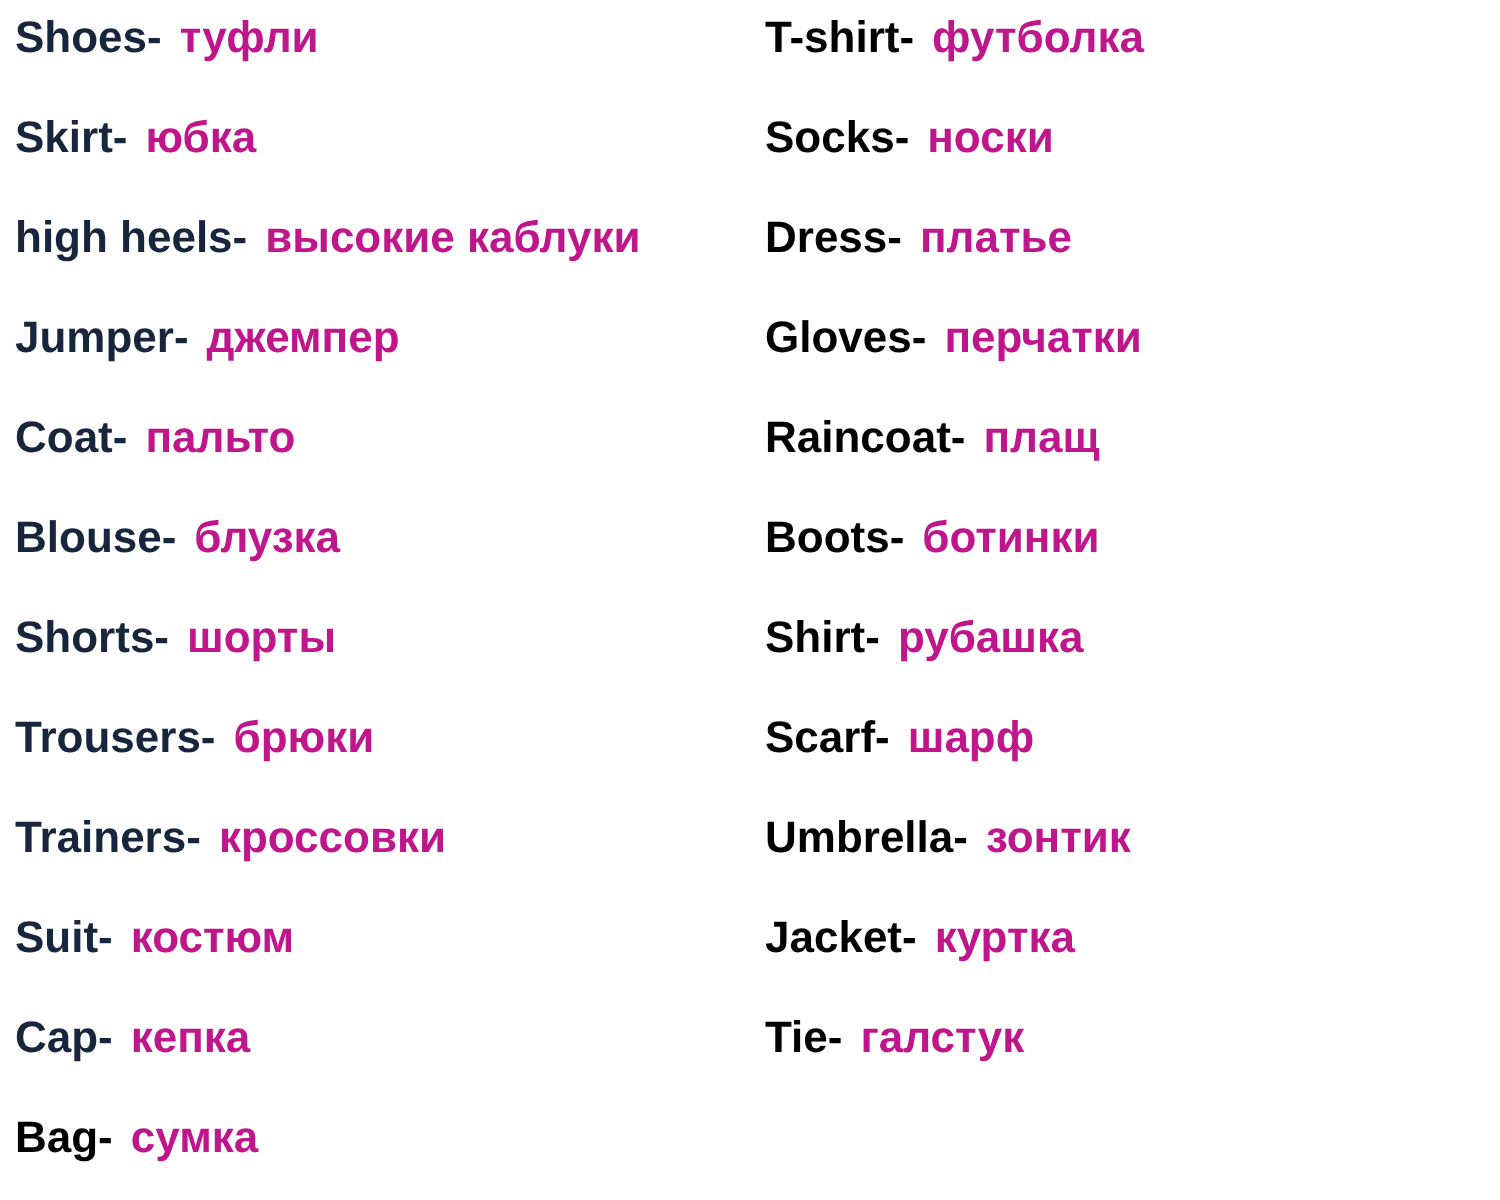Shoes- туфли
Skirt- юбка
high heels- высокие каблуки
Jumper- джемпер
Coat- пальто
Blouse- блузка
Shorts- шорты
Trousers- брюки
Trainers- кроссовки
Suit- костюм
Cap- кепка
Bag- сумка
T-shirt- футболка
Socks- носки
Dress- платье
Gloves- перчатки
Raincoat- плащ
Boots- ботинки
Shirt- рубашка
Scarf- шарф
Umbrella- зонтик
Jacket- куртка
Tie- галстук